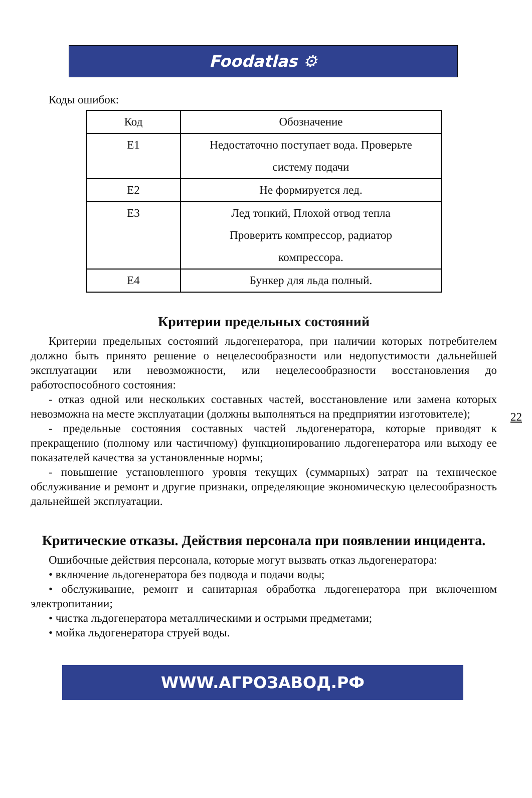Foodatlas ⚙
Коды ошибок:
| Код | Обозначение |
| --- | --- |
| E1 | Недостаточно поступает вода. Проверьте систему подачи |
| E2 | Не формируется лед. |
| E3 | Лед тонкий, Плохой отвод тепла Проверить компрессор, радиатор компрессора. |
| E4 | Бункер для льда полный. |
Критерии предельных состояний
Критерии предельных состояний льдогенератора, при наличии которых потребителем должно быть принято решение о нецелесообразности или недопустимости дальнейшей эксплуатации или невозможности, или нецелесообразности восстановления до работоспособного состояния:
- отказ одной или нескольких составных частей, восстановление или замена которых невозможна на месте эксплуатации (должны выполняться на предприятии изготовителе);
- предельные состояния составных частей льдогенератора, которые приводят к прекращению (полному или частичному) функционированию льдогенератора или выходу ее показателей качества за установленные нормы;
- повышение установленного уровня текущих (суммарных) затрат на техническое обслуживание и ремонт и другие признаки, определяющие экономическую целесообразность дальнейшей эксплуатации.
Критические отказы. Действия персонала при появлении инцидента.
Ошибочные действия персонала, которые могут вызвать отказ льдогенератора:
• включение льдогенератора без подвода и подачи воды;
• обслуживание, ремонт и санитарная обработка льдогенератора при включенном электропитании;
• чистка льдогенератора металлическими и острыми предметами;
• мойка льдогенератора струей воды.
22
WWW.АГРОЗАВОД.РФ